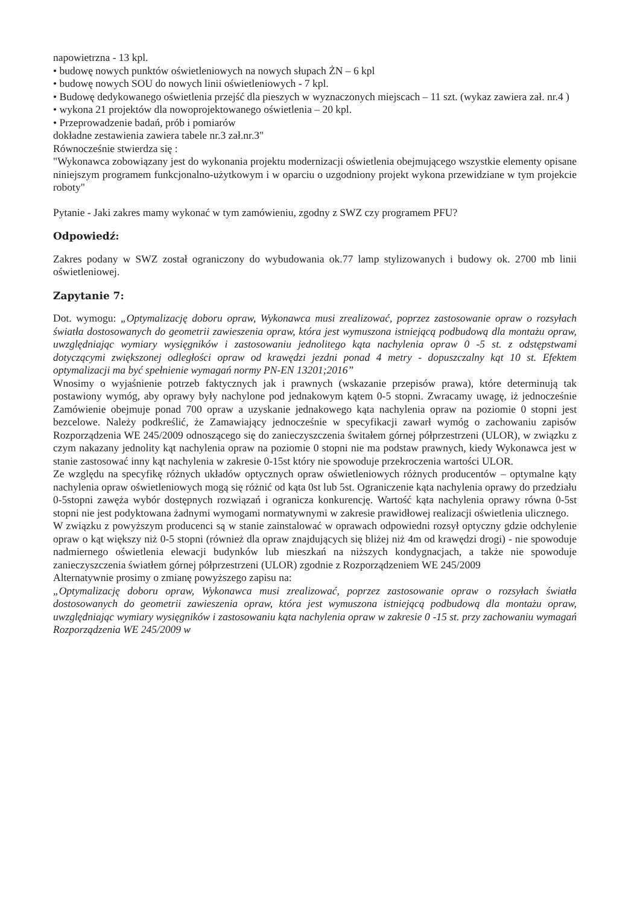napowietrzna - 13 kpl.
• budowę nowych punktów oświetleniowych na nowych słupach ŻN – 6 kpl
• budowę nowych SOU do nowych linii oświetleniowych - 7 kpl.
• Budowę dedykowanego oświetlenia przejść dla pieszych w wyznaczonych miejscach – 11 szt. (wykaz zawiera zał. nr.4 )
• wykona 21 projektów dla nowoprojektowanego oświetlenia – 20 kpl.
• Przeprowadzenie badań, prób i pomiarów
dokładne zestawienia zawiera tabele nr.3 zał.nr.3"
Równocześnie stwierdza się :
"Wykonawca zobowiązany jest do wykonania projektu modernizacji oświetlenia obejmującego wszystkie elementy opisane niniejszym programem funkcjonalno-użytkowym i w oparciu o uzgodniony projekt wykona przewidziane w tym projekcie roboty"
Pytanie - Jaki zakres mamy wykonać w tym zamówieniu, zgodny z SWZ czy programem PFU?
Odpowiedź:
Zakres podany w SWZ został ograniczony do wybudowania ok.77 lamp stylizowanych i budowy ok. 2700 mb linii oświetleniowej.
Zapytanie 7:
Dot. wymogu: „Optymalizację doboru opraw, Wykonawca musi zrealizować, poprzez zastosowanie opraw o rozsyłach światła dostosowanych do geometrii zawieszenia opraw, która jest wymuszona istniejącą podbudową dla montażu opraw, uwzględniając wymiary wysięgników i zastosowaniu jednolitego kąta nachylenia opraw 0 -5 st. z odstępstwami dotyczącymi zwiększonej odległości opraw od krawędzi jezdni ponad 4 metry - dopuszczalny kąt 10 st. Efektem optymalizacji ma być spełnienie wymagań normy PN-EN 13201;2016”
Wnosimy o wyjaśnienie potrzeb faktycznych jak i prawnych (wskazanie przepisów prawa), które determinują tak postawiony wymóg, aby oprawy były nachylone pod jednakowym kątem 0-5 stopni. Zwracamy uwagę, iż jednocześnie Zamówienie obejmuje ponad 700 opraw a uzyskanie jednakowego kąta nachylenia opraw na poziomie 0 stopni jest bezcelowe. Należy podkreślić, że Zamawiający jednocześnie w specyfikacji zawarł wymóg o zachowaniu zapisów Rozporządzenia WE 245/2009 odnoszącego się do zanieczyszczenia świtałem górnej półprzestrzeni (ULOR), w związku z czym nakazany jednolity kąt nachylenia opraw na poziomie 0 stopni nie ma podstaw prawnych, kiedy Wykonawca jest w stanie zastosować inny kąt nachylenia w zakresie 0-15st który nie spowoduje przekroczenia wartości ULOR.
Ze względu na specyfikę różnych układów optycznych opraw oświetleniowych różnych producentów – optymalne kąty nachylenia opraw oświetleniowych mogą się różnić od kąta 0st lub 5st. Ograniczenie kąta nachylenia oprawy do przedziału 0-5stopni zawęża wybór dostępnych rozwiązań i ogranicza konkurencję. Wartość kąta nachylenia oprawy równa 0-5st stopni nie jest podyktowana żadnymi wymogami normatywnymi w zakresie prawidłowej realizacji oświetlenia ulicznego.
W związku z powyższym producenci są w stanie zainstalować w oprawach odpowiedni rozsył optyczny gdzie odchylenie opraw o kąt większy niż 0-5 stopni (również dla opraw znajdujących się bliżej niż 4m od krawędzi drogi) - nie spowoduje nadmiernego oświetlenia elewacji budynków lub mieszkań na niższych kondygnacjach, a także nie spowoduje zanieczyszczenia światłem górnej półprzestrzeni (ULOR) zgodnie z Rozporządzeniem WE 245/2009
Alternatywnie prosimy o zmianę powyższego zapisu na:
„Optymalizację doboru opraw, Wykonawca musi zrealizować, poprzez zastosowanie opraw o rozsyłach światła dostosowanych do geometrii zawieszenia opraw, która jest wymuszona istniejącą podbudową dla montażu opraw, uwzględniając wymiary wysięgników i zastosowaniu kąta nachylenia opraw w zakresie 0 -15 st. przy zachowaniu wymagań Rozporządzenia WE 245/2009 w